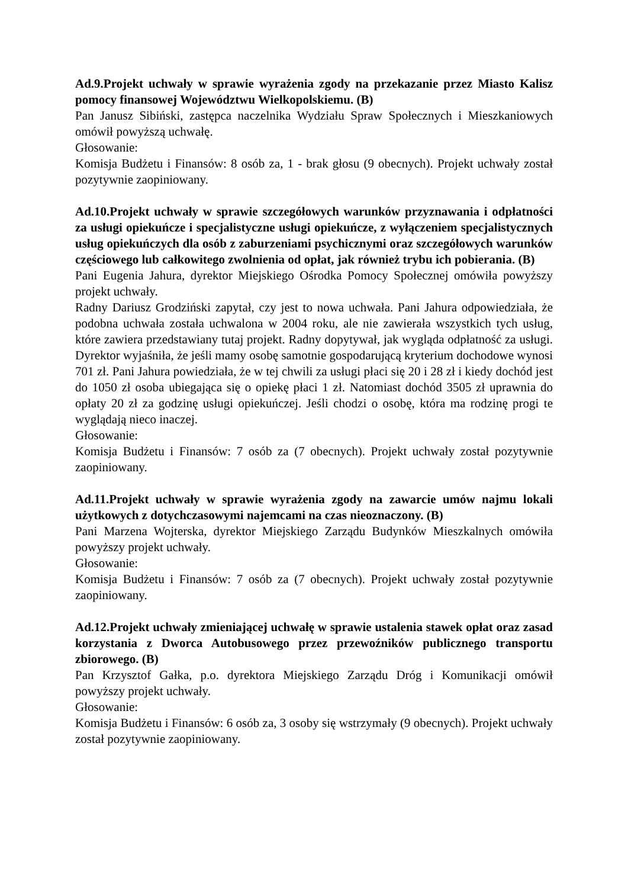Ad.9.Projekt uchwały w sprawie wyrażenia zgody na przekazanie przez Miasto Kalisz pomocy finansowej Województwu Wielkopolskiemu. (B)
Pan Janusz Sibiński, zastępca naczelnika Wydziału Spraw Społecznych i Mieszkaniowych omówił powyższą uchwałę.
Głosowanie:
Komisja Budżetu i Finansów: 8 osób za, 1 - brak głosu (9 obecnych). Projekt uchwały został pozytywnie zaopiniowany.
Ad.10.Projekt uchwały w sprawie szczegółowych warunków przyznawania i odpłatności za usługi opiekuńcze i specjalistyczne usługi opiekuńcze, z wyłączeniem specjalistycznych usług opiekuńczych dla osób z zaburzeniami psychicznymi oraz szczegółowych warunków częściowego lub całkowitego zwolnienia od opłat, jak również trybu ich pobierania. (B)
Pani Eugenia Jahura, dyrektor Miejskiego Ośrodka Pomocy Społecznej omówiła powyższy projekt uchwały.
Radny Dariusz Grodziński zapytał, czy jest to nowa uchwała. Pani Jahura odpowiedziała, że podobna uchwała została uchwalona w 2004 roku, ale nie zawierała wszystkich tych usług, które zawiera przedstawiany tutaj projekt. Radny dopytywał, jak wygląda odpłatność za usługi. Dyrektor wyjaśniła, że jeśli mamy osobę samotnie gospodarującą kryterium dochodowe wynosi 701 zł. Pani Jahura powiedziała, że w tej chwili za usługi płaci się 20 i 28 zł i kiedy dochód jest do 1050 zł osoba ubiegająca się o opiekę płaci 1 zł. Natomiast dochód 3505 zł uprawnia do opłaty 20 zł za godzinę usługi opiekuńczej. Jeśli chodzi o osobę, która ma rodzinę progi te wyglądają nieco inaczej.
Głosowanie:
Komisja Budżetu i Finansów: 7 osób za (7 obecnych). Projekt uchwały został pozytywnie zaopiniowany.
Ad.11.Projekt uchwały w sprawie wyrażenia zgody na zawarcie umów najmu lokali użytkowych z dotychczasowymi najemcami na czas nieoznaczony. (B)
Pani Marzena Wojterska, dyrektor Miejskiego Zarządu Budynków Mieszkalnych omówiła powyższy projekt uchwały.
Głosowanie:
Komisja Budżetu i Finansów: 7 osób za (7 obecnych). Projekt uchwały został pozytywnie zaopiniowany.
Ad.12.Projekt uchwały zmieniającej uchwałę w sprawie ustalenia stawek opłat oraz zasad korzystania z Dworca Autobusowego przez przewoźników publicznego transportu zbiorowego. (B)
Pan Krzysztof Gałka, p.o. dyrektora Miejskiego Zarządu Dróg i Komunikacji omówił powyższy projekt uchwały.
Głosowanie:
Komisja Budżetu i Finansów: 6 osób za, 3 osoby się wstrzymały (9 obecnych). Projekt uchwały został pozytywnie zaopiniowany.